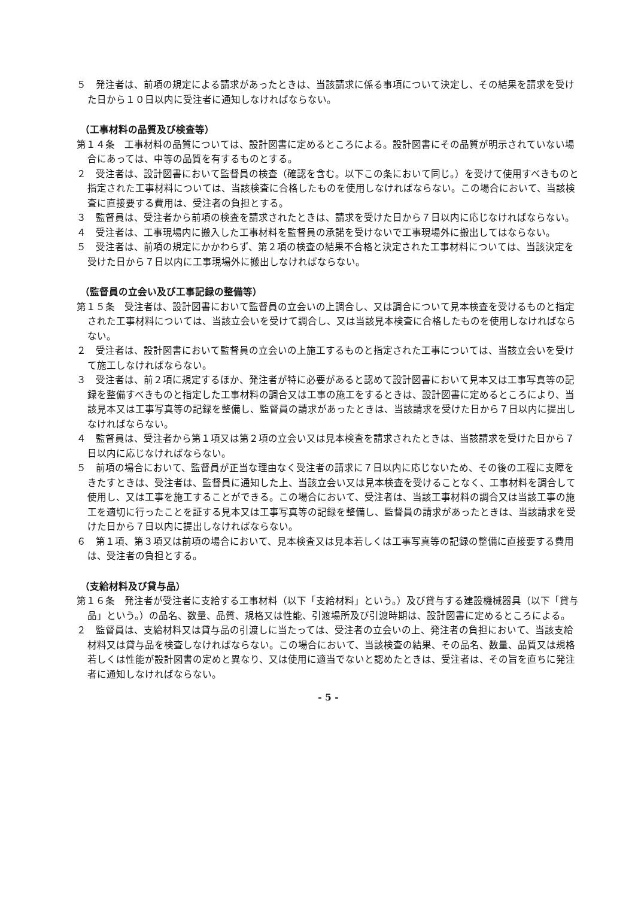５　発注者は、前項の規定による請求があったときは、当該請求に係る事項について決定し、その結果を請求を受けた日から１０日以内に受注者に通知しなければならない。
（工事材料の品質及び検査等）
第１４条　工事材料の品質については、設計図書に定めるところによる。設計図書にその品質が明示されていない場合にあっては、中等の品質を有するものとする。
２　受注者は、設計図書において監督員の検査（確認を含む。以下この条において同じ。）を受けて使用すべきものと指定された工事材料については、当該検査に合格したものを使用しなければならない。この場合において、当該検査に直接要する費用は、受注者の負担とする。
３　監督員は、受注者から前項の検査を請求されたときは、請求を受けた日から７日以内に応じなければならない。
４　受注者は、工事現場内に搬入した工事材料を監督員の承諾を受けないで工事現場外に搬出してはならない。
５　受注者は、前項の規定にかかわらず、第２項の検査の結果不合格と決定された工事材料については、当該決定を受けた日から７日以内に工事現場外に搬出しなければならない。
（監督員の立会い及び工事記録の整備等）
第１５条　受注者は、設計図書において監督員の立会いの上調合し、又は調合について見本検査を受けるものと指定された工事材料については、当該立会いを受けて調合し、又は当該見本検査に合格したものを使用しなければならない。
２　受注者は、設計図書において監督員の立会いの上施工するものと指定された工事については、当該立会いを受けて施工しなければならない。
３　受注者は、前２項に規定するほか、発注者が特に必要があると認めて設計図書において見本又は工事写真等の記録を整備すべきものと指定した工事材料の調合又は工事の施工をするときは、設計図書に定めるところにより、当該見本又は工事写真等の記録を整備し、監督員の請求があったときは、当該請求を受けた日から７日以内に提出しなければならない。
４　監督員は、受注者から第１項又は第２項の立会い又は見本検査を請求されたときは、当該請求を受けた日から７日以内に応じなければならない。
５　前項の場合において、監督員が正当な理由なく受注者の請求に７日以内に応じないため、その後の工程に支障をきたすときは、受注者は、監督員に通知した上、当該立会い又は見本検査を受けることなく、工事材料を調合して使用し、又は工事を施工することができる。この場合において、受注者は、当該工事材料の調合又は当該工事の施工を適切に行ったことを証する見本又は工事写真等の記録を整備し、監督員の請求があったときは、当該請求を受けた日から７日以内に提出しなければならない。
６　第１項、第３項又は前項の場合において、見本検査又は見本若しくは工事写真等の記録の整備に直接要する費用は、受注者の負担とする。
（支給材料及び貸与品）
第１６条　発注者が受注者に支給する工事材料（以下「支給材料」という。）及び貸与する建設機械器具（以下「貸与品」という。）の品名、数量、品質、規格又は性能、引渡場所及び引渡時期は、設計図書に定めるところによる。
２　監督員は、支給材料又は貸与品の引渡しに当たっては、受注者の立会いの上、発注者の負担において、当該支給材料又は貸与品を検査しなければならない。この場合において、当該検査の結果、その品名、数量、品質又は規格若しくは性能が設計図書の定めと異なり、又は使用に適当でないと認めたときは、受注者は、その旨を直ちに発注者に通知しなければならない。
- 5 -